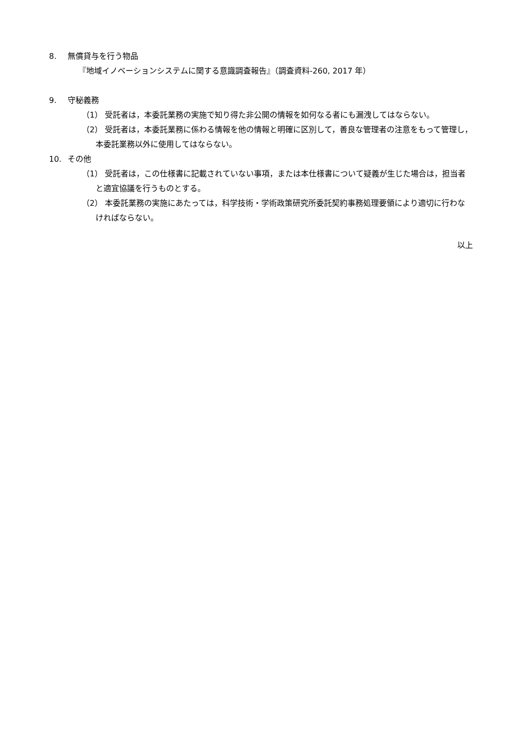8. 無償貸与を行う物品
『地域イノベーションシステムに関する意識調査報告』（調査資料-260, 2017 年）
9. 守秘義務
（1） 受託者は，本委託業務の実施で知り得た非公開の情報を如何なる者にも漏洩してはならない。
（2） 受託者は，本委託業務に係わる情報を他の情報と明確に区別して，善良な管理者の注意をもって管理し，本委託業務以外に使用してはならない。
10. その他
（1） 受託者は，この仕様書に記載されていない事項，または本仕様書について疑義が生じた場合は，担当者と適宜協議を行うものとする。
（2） 本委託業務の実施にあたっては，科学技術・学術政策研究所委託契約事務処理要領により適切に行わなければならない。
以上